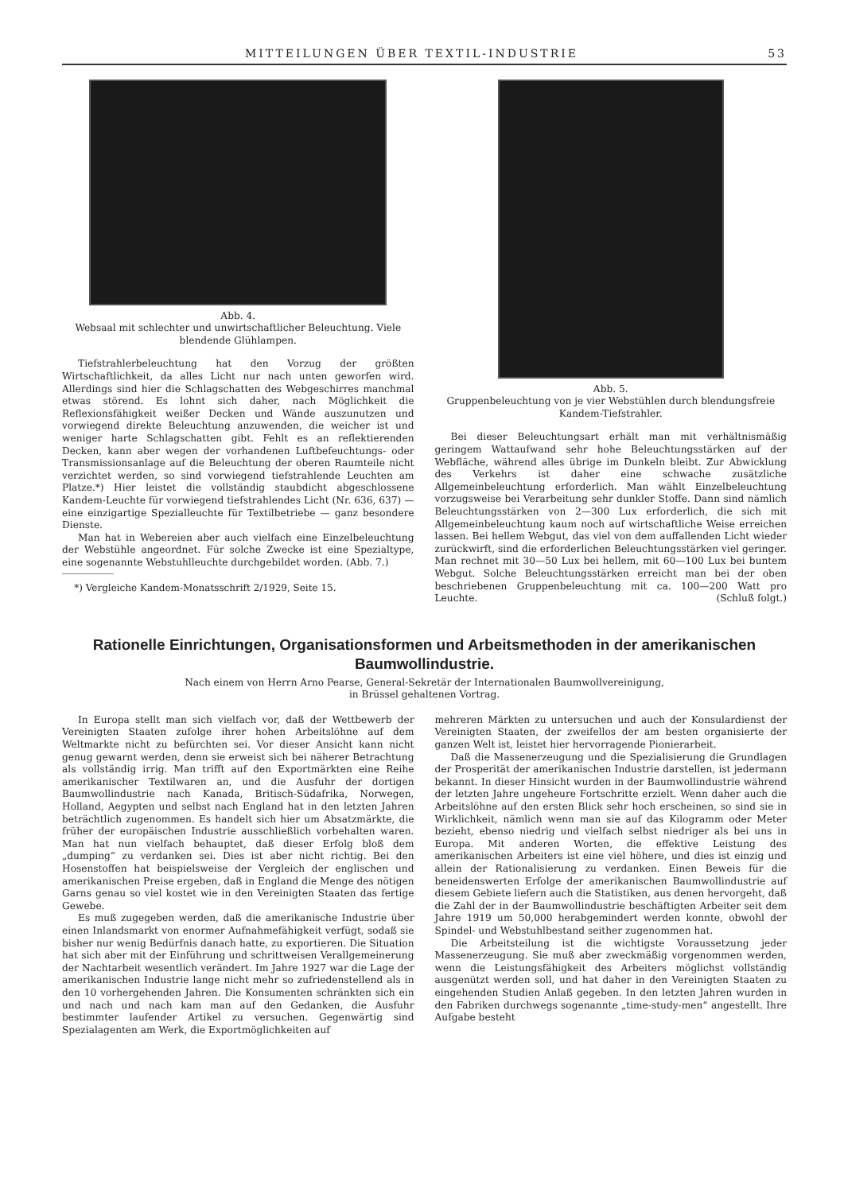MITTEILUNGEN ÜBER TEXTIL-INDUSTRIE 53
Abb. 4.
Websaal mit schlechter und unwirtschaftlicher Beleuchtung. Viele blendende Glühlampen.
Tiefstrahlerbeleuchtung hat den Vorzug der größten Wirtschaftlichkeit, da alles Licht nur nach unten geworfen wird. Allerdings sind hier die Schlagschatten des Webgeschirres manchmal etwas störend. Es lohnt sich daher, nach Möglichkeit die Reflexionsfähigkeit weißer Decken und Wände auszunutzen und vorwiegend direkte Beleuchtung anzuwenden, die weicher ist und weniger harte Schlagschatten gibt. Fehlt es an reflektierenden Decken, kann aber wegen der vorhandenen Luftbefeuchtungs- oder Transmissionsanlage auf die Beleuchtung der oberen Raumteile nicht verzichtet werden, so sind vorwiegend tiefstrahlende Leuchten am Platze.*) Hier leistet die vollständig staubdicht abgeschlossene Kandem-Leuchte für vorwiegend tiefstrahlendes Licht (Nr. 636, 637) — eine einzigartige Spezialleuchte für Textilbetriebe — ganz besondere Dienste.
Man hat in Webereien aber auch vielfach eine Einzelbeleuchtung der Webstühle angeordnet. Für solche Zwecke ist eine Spezialtype, eine sogenannte Webstuhlleuchte durchgebildet worden. (Abb. 7.)
*) Vergleiche Kandem-Monatsschrift 2/1929, Seite 15.
Abb. 5.
Gruppenbeleuchtung von je vier Webstühlen durch blendungsfreie Kandem-Tiefstrahler.
Bei dieser Beleuchtungsart erhält man mit verhältnismäßig geringem Wattaufwand sehr hohe Beleuchtungsstärken auf der Webfläche, während alles übrige im Dunkeln bleibt. Zur Abwicklung des Verkehrs ist daher eine schwache zusätzliche Allgemeinbeleuchtung erforderlich. Man wählt Einzelbeleuchtung vorzugsweise bei Verarbeitung sehr dunkler Stoffe. Dann sind nämlich Beleuchtungsstärken von 2—300 Lux erforderlich, die sich mit Allgemeinbeleuchtung kaum noch auf wirtschaftliche Weise erreichen lassen. Bei hellem Webgut, das viel von dem auffallenden Licht wieder zurückwirft, sind die erforderlichen Beleuchtungsstärken viel geringer. Man rechnet mit 30—50 Lux bei hellem, mit 60—100 Lux bei buntem Webgut. Solche Beleuchtungsstärken erreicht man bei der oben beschriebenen Gruppenbeleuchtung mit ca. 100—200 Watt pro Leuchte. (Schluß folgt.)
Rationelle Einrichtungen, Organisationsformen und Arbeitsmethoden in der amerikanischen Baumwollindustrie.
Nach einem von Herrn Arno Pearse, General-Sekretär der Internationalen Baumwollvereinigung,
in Brüssel gehaltenen Vortrag.
In Europa stellt man sich vielfach vor, daß der Wettbewerb der Vereinigten Staaten zufolge ihrer hohen Arbeitslöhne auf dem Weltmarkte nicht zu befürchten sei. Vor dieser Ansicht kann nicht genug gewarnt werden, denn sie erweist sich bei näherer Betrachtung als vollständig irrig. Man trifft auf den Exportmärkten eine Reihe amerikanischer Textilwaren an, und die Ausfuhr der dortigen Baumwollindustrie nach Kanada, Britisch-Südafrika, Norwegen, Holland, Aegypten und selbst nach England hat in den letzten Jahren beträchtlich zugenommen. Es handelt sich hier um Absatzmärkte, die früher der europäischen Industrie ausschließlich vorbehalten waren. Man hat nun vielfach behauptet, daß dieser Erfolg bloß dem „dumping“ zu verdanken sei. Dies ist aber nicht richtig. Bei den Hosenstoffen hat beispielsweise der Vergleich der englischen und amerikanischen Preise ergeben, daß in England die Menge des nötigen Garns genau so viel kostet wie in den Vereinigten Staaten das fertige Gewebe.
Es muß zugegeben werden, daß die amerikanische Industrie über einen Inlandsmarkt von enormer Aufnahmefähigkeit verfügt, sodaß sie bisher nur wenig Bedürfnis danach hatte, zu exportieren. Die Situation hat sich aber mit der Einführung und schrittweisen Verallgemeinerung der Nachtarbeit wesentlich verändert. Im Jahre 1927 war die Lage der amerikanischen Industrie lange nicht mehr so zufriedenstellend als in den 10 vorhergehenden Jahren. Die Konsumenten schränkten sich ein und nach und nach kam man auf den Gedanken, die Ausfuhr bestimmter laufender Artikel zu versuchen. Gegenwärtig sind Spezialagenten am Werk, die Exportmöglichkeiten auf
mehreren Märkten zu untersuchen und auch der Konsulardienst der Vereinigten Staaten, der zweifellos der am besten organisierte der ganzen Welt ist, leistet hier hervorragende Pionierarbeit.
Daß die Massenerzeugung und die Spezialisierung die Grundlagen der Prosperität der amerikanischen Industrie darstellen, ist jedermann bekannt. In dieser Hinsicht wurden in der Baumwollindustrie während der letzten Jahre ungeheure Fortschritte erzielt. Wenn daher auch die Arbeitslöhne auf den ersten Blick sehr hoch erscheinen, so sind sie in Wirklichkeit, nämlich wenn man sie auf das Kilogramm oder Meter bezieht, ebenso niedrig und vielfach selbst niedriger als bei uns in Europa. Mit anderen Worten, die effektive Leistung des amerikanischen Arbeiters ist eine viel höhere, und dies ist einzig und allein der Rationalisierung zu verdanken. Einen Beweis für die beneidenswerten Erfolge der amerikanischen Baumwollindustrie auf diesem Gebiete liefern auch die Statistiken, aus denen hervorgeht, daß die Zahl der in der Baumwollindustrie beschäftigten Arbeiter seit dem Jahre 1919 um 50,000 herabgemindert werden konnte, obwohl der Spindel- und Webstuhlbestand seither zugenommen hat.
Die Arbeitsteilung ist die wichtigste Voraussetzung jeder Massenerzeugung. Sie muß aber zweckmäßig vorgenommen werden, wenn die Leistungsfähigkeit des Arbeiters möglichst vollständig ausgenützt werden soll, und hat daher in den Vereinigten Staaten zu eingehenden Studien Anlaß gegeben. In den letzten Jahren wurden in den Fabriken durchwegs sogenannte „time-study-men“ angestellt. Ihre Aufgabe besteht